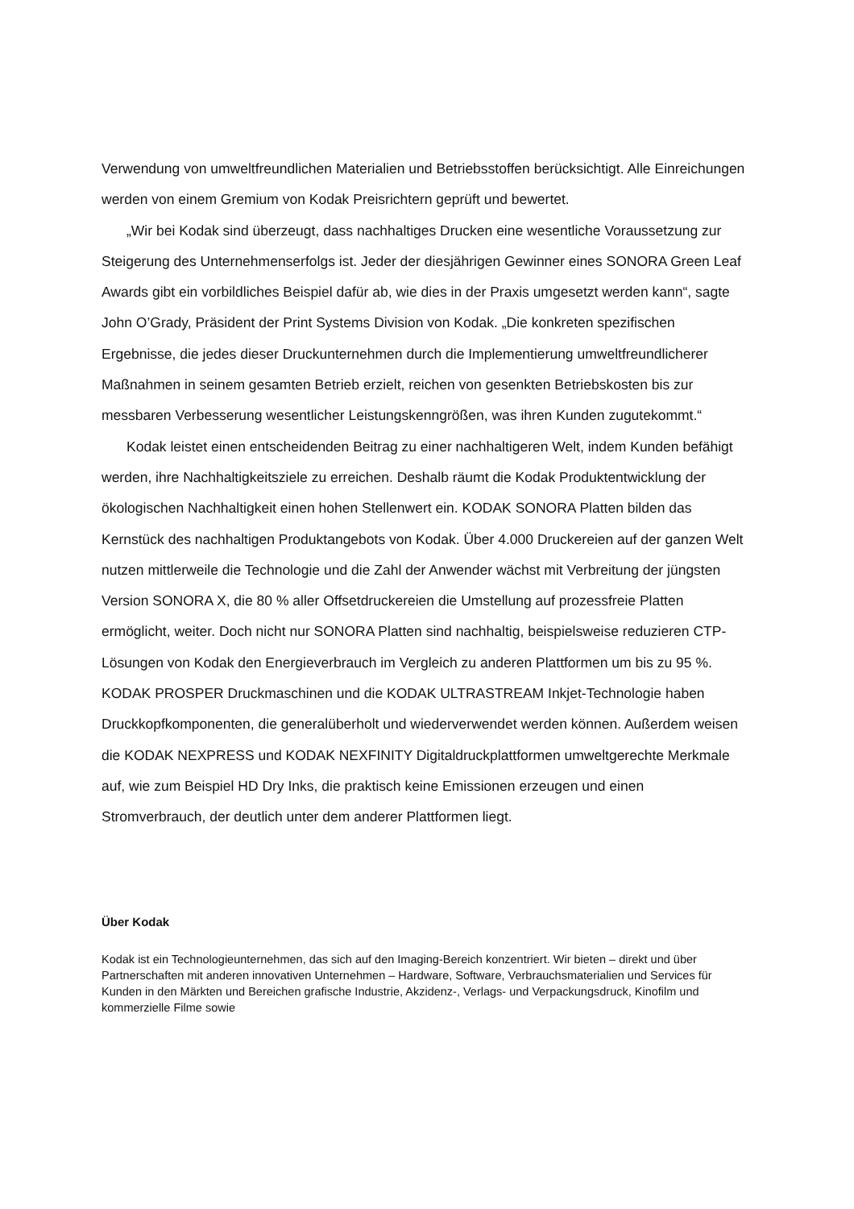Verwendung von umweltfreundlichen Materialien und Betriebsstoffen berücksichtigt. Alle Einreichungen werden von einem Gremium von Kodak Preisrichtern geprüft und bewertet.
„Wir bei Kodak sind überzeugt, dass nachhaltiges Drucken eine wesentliche Voraussetzung zur Steigerung des Unternehmenserfolgs ist. Jeder der diesjährigen Gewinner eines SONORA Green Leaf Awards gibt ein vorbildliches Beispiel dafür ab, wie dies in der Praxis umgesetzt werden kann“, sagte John O’Grady, Präsident der Print Systems Division von Kodak. „Die konkreten spezifischen Ergebnisse, die jedes dieser Druckunternehmen durch die Implementierung umweltfreundlicherer Maßnahmen in seinem gesamten Betrieb erzielt, reichen von gesenkten Betriebskosten bis zur messbaren Verbesserung wesentlicher Leistungskenngrößen, was ihren Kunden zugutekommt.“
Kodak leistet einen entscheidenden Beitrag zu einer nachhaltigeren Welt, indem Kunden befähigt werden, ihre Nachhaltigkeitsziele zu erreichen. Deshalb räumt die Kodak Produktentwicklung der ökologischen Nachhaltigkeit einen hohen Stellenwert ein. KODAK SONORA Platten bilden das Kernstück des nachhaltigen Produktangebots von Kodak. Über 4.000 Druckereien auf der ganzen Welt nutzen mittlerweile die Technologie und die Zahl der Anwender wächst mit Verbreitung der jüngsten Version SONORA X, die 80 % aller Offsetdruckereien die Umstellung auf prozessfreie Platten ermöglicht, weiter. Doch nicht nur SONORA Platten sind nachhaltig, beispielsweise reduzieren CTP-Lösungen von Kodak den Energieverbrauch im Vergleich zu anderen Plattformen um bis zu 95 %. KODAK PROSPER Druckmaschinen und die KODAK ULTRASTREAM Inkjet-Technologie haben Druckkopfkomponenten, die generalüberholt und wiederverwendet werden können. Außerdem weisen die KODAK NEXPRESS und KODAK NEXFINITY Digitaldruckplattformen umweltgerechte Merkmale auf, wie zum Beispiel HD Dry Inks, die praktisch keine Emissionen erzeugen und einen Stromverbrauch, der deutlich unter dem anderer Plattformen liegt.
Über Kodak
Kodak ist ein Technologieunternehmen, das sich auf den Imaging-Bereich konzentriert. Wir bieten – direkt und über Partnerschaften mit anderen innovativen Unternehmen – Hardware, Software, Verbrauchsmaterialien und Services für Kunden in den Märkten und Bereichen grafische Industrie, Akzidenz-, Verlags- und Verpackungsdruck, Kinofilm und kommerzielle Filme sowie